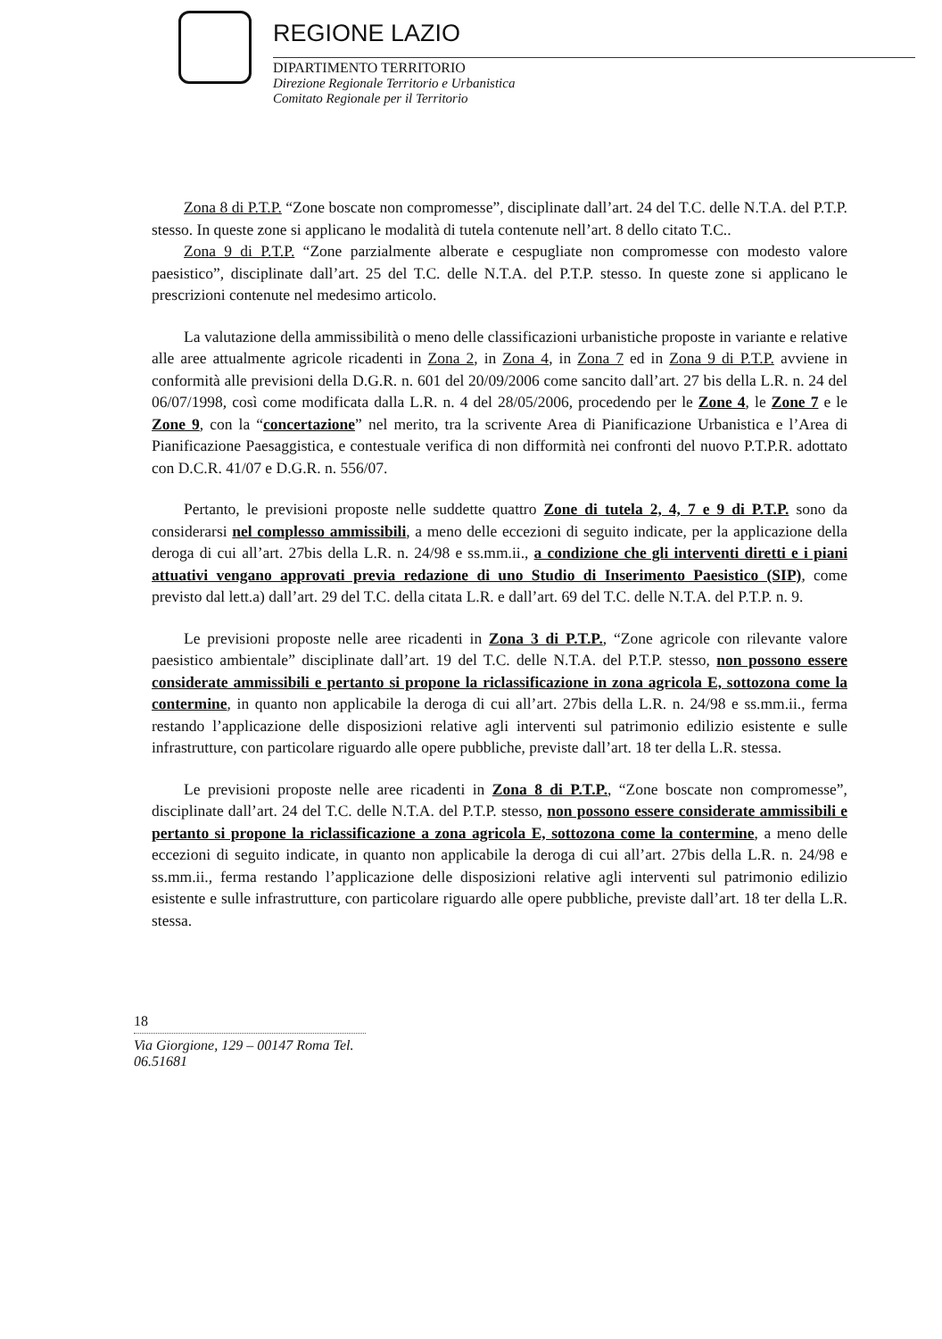REGIONE LAZIO
DIPARTIMENTO TERRITORIO
Direzione Regionale Territorio e Urbanistica
Comitato Regionale per il Territorio
Zona 8 di P.T.P. “Zone boscate non compromesse”, disciplinate dall’art. 24 del T.C. delle N.T.A. del P.T.P. stesso. In queste zone si applicano le modalità di tutela contenute nell’art. 8 dello citato T.C..
Zona 9 di P.T.P. “Zone parzialmente alberate e cespugliate non compromesse con modesto valore paesistico”, disciplinate dall’art. 25 del T.C. delle N.T.A. del P.T.P. stesso. In queste zone si applicano le prescrizioni contenute nel medesimo articolo.
La valutazione della ammissibilità o meno delle classificazioni urbanistiche proposte in variante e relative alle aree attualmente agricole ricadenti in Zona 2, in Zona 4, in Zona 7 ed in Zona 9 di P.T.P. avviene in conformità alle previsioni della D.G.R. n. 601 del 20/09/2006 come sancito dall’art. 27 bis della L.R. n. 24 del 06/07/1998, così come modificata dalla L.R. n. 4 del 28/05/2006, procedendo per le Zone 4, le Zone 7 e le Zone 9, con la “concertazione” nel merito, tra la scrivente Area di Pianificazione Urbanistica e l’Area di Pianificazione Paesaggistica, e contestuale verifica di non difformità nei confronti del nuovo P.T.P.R. adottato con D.C.R. 41/07 e D.G.R. n. 556/07.
Pertanto, le previsioni proposte nelle suddette quattro Zone di tutela 2, 4, 7 e 9 di P.T.P. sono da considerarsi nel complesso ammissibili, a meno delle eccezioni di seguito indicate, per la applicazione della deroga di cui all’art. 27bis della L.R. n. 24/98 e ss.mm.ii., a condizione che gli interventi diretti e i piani attuativi vengano approvati previa redazione di uno Studio di Inserimento Paesistico (SIP), come previsto dal lett.a) dall’art. 29 del T.C. della citata L.R. e dall’art. 69 del T.C. delle N.T.A. del P.T.P. n. 9.
Le previsioni proposte nelle aree ricadenti in Zona 3 di P.T.P., “Zone agricole con rilevante valore paesistico ambientale” disciplinate dall’art. 19 del T.C. delle N.T.A. del P.T.P. stesso, non possono essere considerate ammissibili e pertanto si propone la riclassificazione in zona agricola E, sottozona come la contermine, in quanto non applicabile la deroga di cui all’art. 27bis della L.R. n. 24/98 e ss.mm.ii., ferma restando l’applicazione delle disposizioni relative agli interventi sul patrimonio edilizio esistente e sulle infrastrutture, con particolare riguardo alle opere pubbliche, previste dall’art. 18 ter della L.R. stessa.
Le previsioni proposte nelle aree ricadenti in Zona 8 di P.T.P., “Zone boscate non compromesse”, disciplinate dall’art. 24 del T.C. delle N.T.A. del P.T.P. stesso, non possono essere considerate ammissibili e pertanto si propone la riclassificazione a zona agricola E, sottozona come la contermine, a meno delle eccezioni di seguito indicate, in quanto non applicabile la deroga di cui all’art. 27bis della L.R. n. 24/98 e ss.mm.ii., ferma restando l’applicazione delle disposizioni relative agli interventi sul patrimonio edilizio esistente e sulle infrastrutture, con particolare riguardo alle opere pubbliche, previste dall’art. 18 ter della L.R. stessa.
18
Via Giorgione, 129 – 00147 Roma Tel. 06.51681